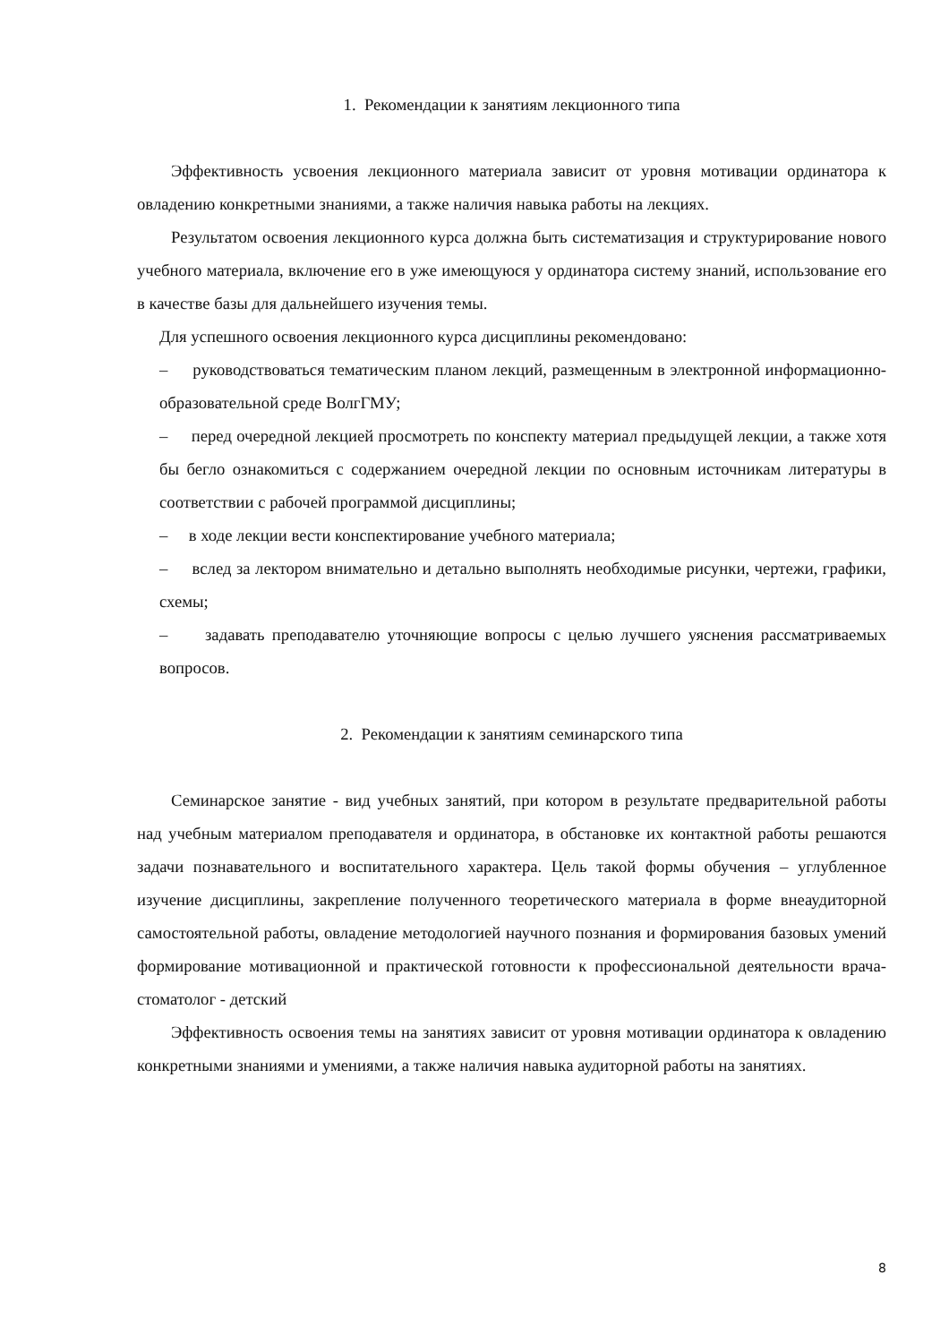1. Рекомендации к занятиям лекционного типа
Эффективность усвоения лекционного материала зависит от уровня мотивации ординатора к овладению конкретными знаниями, а также наличия навыка работы на лекциях.
Результатом освоения лекционного курса должна быть систематизация и структурирование нового учебного материала, включение его в уже имеющуюся у ординатора систему знаний, использование его в качестве базы для дальнейшего изучения темы.
Для успешного освоения лекционного курса дисциплины рекомендовано:
– руководствоваться тематическим планом лекций, размещенным в электронной информационно-образовательной среде ВолгГМУ;
– перед очередной лекцией просмотреть по конспекту материал предыдущей лекции, а также хотя бы бегло ознакомиться с содержанием очередной лекции по основным источникам литературы в соответствии с рабочей программой дисциплины;
– в ходе лекции вести конспектирование учебного материала;
– вслед за лектором внимательно и детально выполнять необходимые рисунки, чертежи, графики, схемы;
– задавать преподавателю уточняющие вопросы с целью лучшего уяснения рассматриваемых вопросов.
2. Рекомендации к занятиям семинарского типа
Семинарское занятие - вид учебных занятий, при котором в результате предварительной работы над учебным материалом преподавателя и ординатора, в обстановке их контактной работы решаются задачи познавательного и воспитательного характера. Цель такой формы обучения – углубленное изучение дисциплины, закрепление полученного теоретического материала в форме внеаудиторной самостоятельной работы, овладение методологией научного познания и формирования базовых умений формирование мотивационной и практической готовности к профессиональной деятельности врача-стоматолог - детский
Эффективность освоения темы на занятиях зависит от уровня мотивации ординатора к овладению конкретными знаниями и умениями, а также наличия навыка аудиторной работы на занятиях.
8